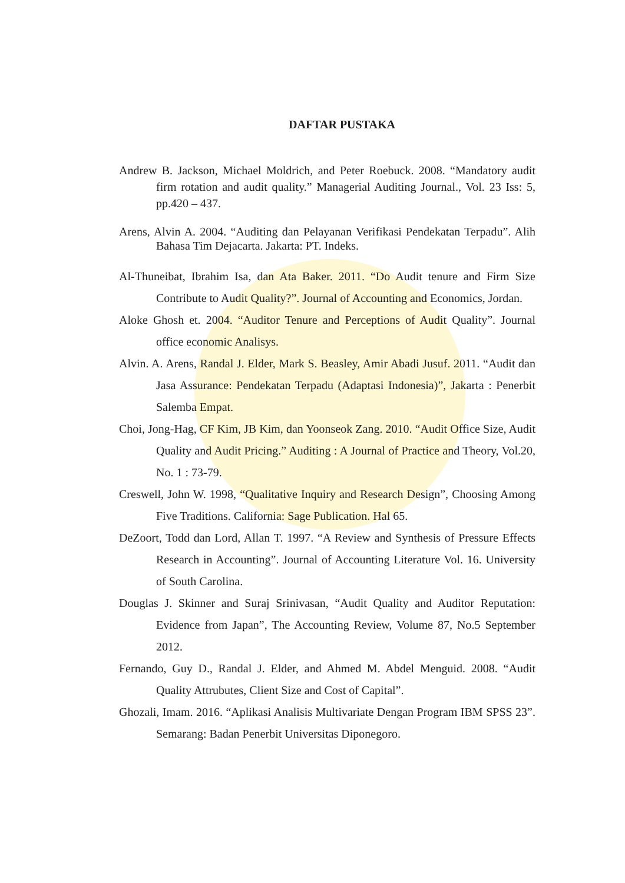DAFTAR PUSTAKA
Andrew B. Jackson, Michael Moldrich, and Peter Roebuck. 2008. “Mandatory audit firm rotation and audit quality.” Managerial Auditing Journal., Vol. 23 Iss: 5, pp.420 – 437.
Arens, Alvin A. 2004. “Auditing dan Pelayanan Verifikasi Pendekatan Terpadu”. Alih Bahasa Tim Dejacarta. Jakarta: PT. Indeks.
Al-Thuneibat, Ibrahim Isa, dan Ata Baker. 2011. “Do Audit tenure and Firm Size Contribute to Audit Quality?”. Journal of Accounting and Economics, Jordan.
Aloke Ghosh et. 2004. “Auditor Tenure and Perceptions of Audit Quality”. Journal office economic Analisys.
Alvin. A. Arens, Randal J. Elder, Mark S. Beasley, Amir Abadi Jusuf. 2011. “Audit dan Jasa Assurance: Pendekatan Terpadu (Adaptasi Indonesia)”, Jakarta : Penerbit Salemba Empat.
Choi, Jong-Hag, CF Kim, JB Kim, dan Yoonseok Zang. 2010. “Audit Office Size, Audit Quality and Audit Pricing.” Auditing : A Journal of Practice and Theory, Vol.20, No. 1 : 73-79.
Creswell, John W. 1998, “Qualitative Inquiry and Research Design”, Choosing Among Five Traditions. California: Sage Publication. Hal 65.
DeZoort, Todd dan Lord, Allan T. 1997. “A Review and Synthesis of Pressure Effects Research in Accounting”. Journal of Accounting Literature Vol. 16. University of South Carolina.
Douglas J. Skinner and Suraj Srinivasan, “Audit Quality and Auditor Reputation: Evidence from Japan”, The Accounting Review, Volume 87, No.5 September 2012.
Fernando, Guy D., Randal J. Elder, and Ahmed M. Abdel Menguid. 2008. “Audit Quality Attrubutes, Client Size and Cost of Capital”.
Ghozali, Imam. 2016. “Aplikasi Analisis Multivariate Dengan Program IBM SPSS 23”. Semarang: Badan Penerbit Universitas Diponegoro.